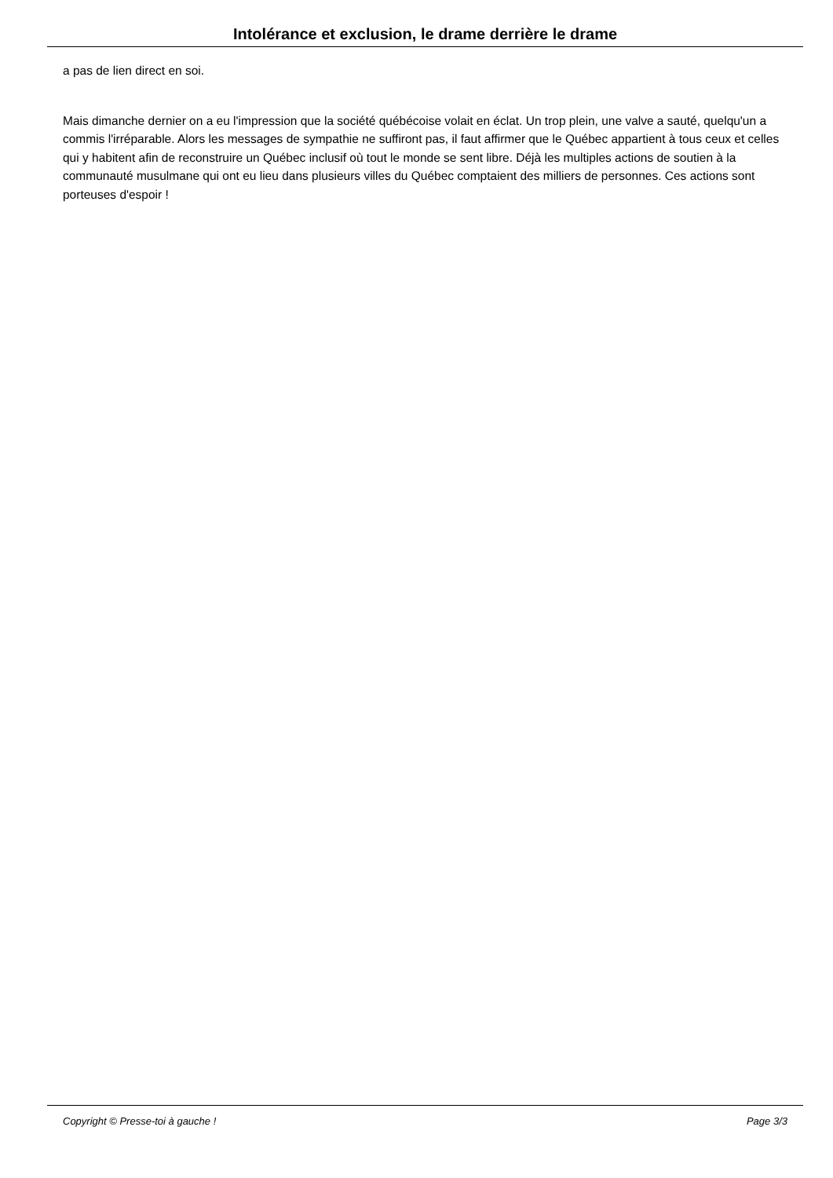Intolérance et exclusion, le drame derrière le drame
a pas de lien direct en soi.
Mais dimanche dernier on a eu l'impression que la société québécoise volait en éclat. Un trop plein, une valve a sauté, quelqu'un a commis l'irréparable. Alors les messages de sympathie ne suffiront pas, il faut affirmer que le Québec appartient à tous ceux et celles qui y habitent afin de reconstruire un Québec inclusif où tout le monde se sent libre. Déjà les multiples actions de soutien à la communauté musulmane qui ont eu lieu dans plusieurs villes du Québec comptaient des milliers de personnes. Ces actions sont porteuses d'espoir !
Copyright © Presse-toi à gauche ! Page 3/3